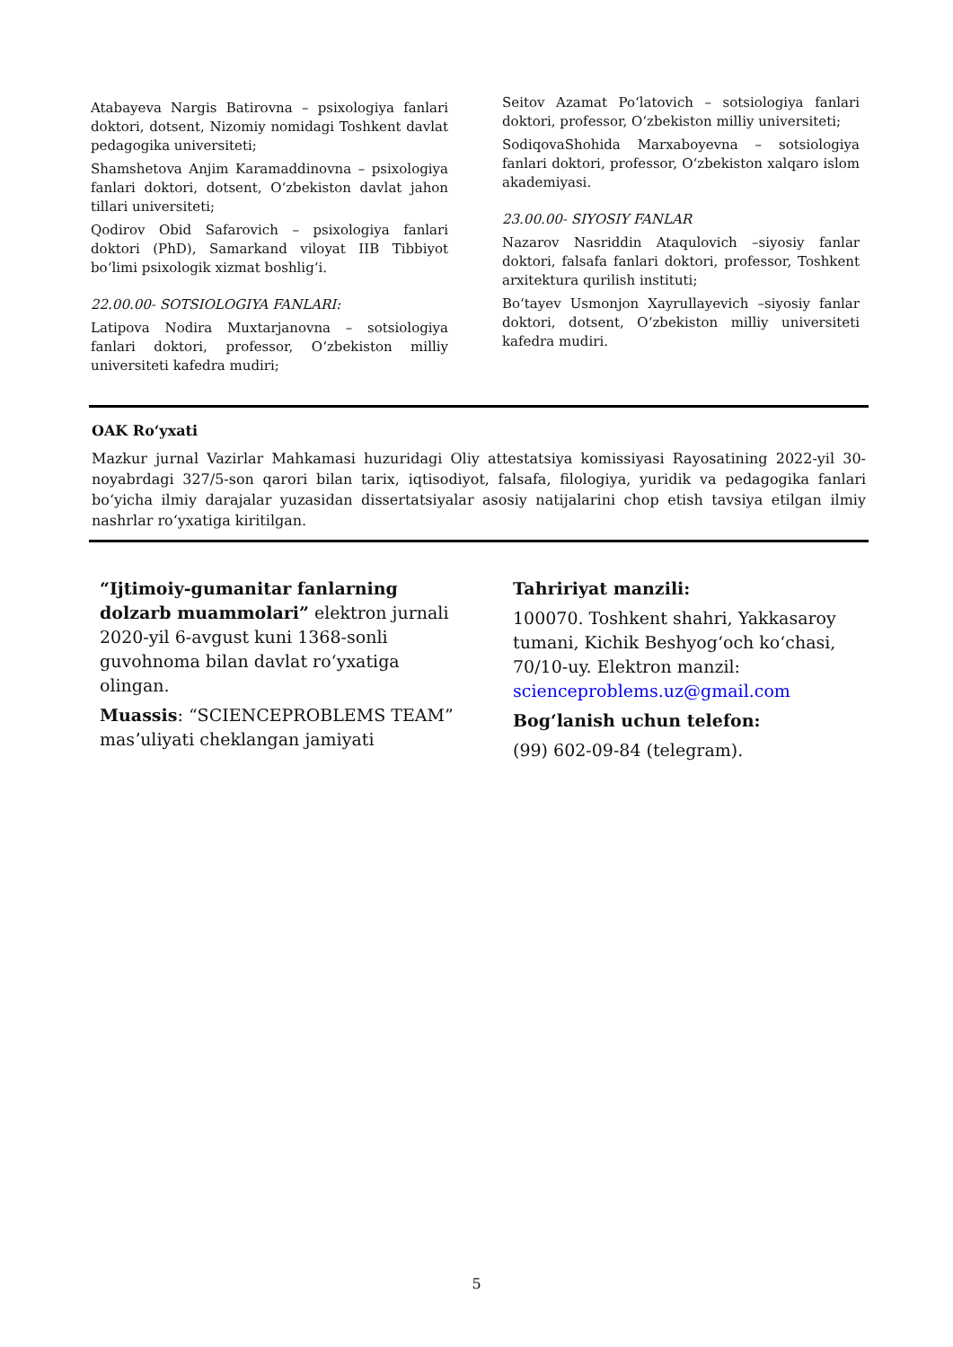Atabayeva Nargis Batirovna – psixologiya fanlari doktori, dotsent, Nizomiy nomidagi Toshkent davlat pedagogika universiteti;
Shamshetova Anjim Karamaddinovna – psixologiya fanlari doktori, dotsent, Oʻzbekiston davlat jahon tillari universiteti;
Qodirov Obid Safarovich – psixologiya fanlari doktori (PhD), Samarkand viloyat IIB Tibbiyot boʻlimi psixologik xizmat boshligʻi.
22.00.00- SOTSIOLOGIYA FANLARI:
Latipova Nodira Muxtarjanovna – sotsiologiya fanlari doktori, professor, Oʻzbekiston milliy universiteti kafedra mudiri;
Seitov Azamat Poʻlatovich – sotsiologiya fanlari doktori, professor, Oʻzbekiston milliy universiteti;
SodiqovaShohida Marxaboyevna – sotsiologiya fanlari doktori, professor, Oʻzbekiston xalqaro islom akademiyasi.
23.00.00- SIYOSIY FANLAR
Nazarov Nasriddin Ataqulovich –siyosiy fanlar doktori, falsafa fanlari doktori, professor, Toshkent arxitektura qurilish instituti;
Boʻtayev Usmonjon Xayrullayevich –siyosiy fanlar doktori, dotsent, Oʻzbekiston milliy universiteti kafedra mudiri.
OAK Roʻyxati
Mazkur jurnal Vazirlar Mahkamasi huzuridagi Oliy attestatsiya komissiyasi Rayosatining 2022-yil 30-noyabrdagi 327/5-son qarori bilan tarix, iqtisodiyot, falsafa, filologiya, yuridik va pedagogika fanlari boʻyicha ilmiy darajalar yuzasidan dissertatsiyalar asosiy natijalarini chop etish tavsiya etilgan ilmiy nashrlar roʻyxatiga kiritilgan.
“Ijtimoiy-gumanitar fanlarning dolzarb muammolari” elektron jurnali 2020-yil 6-avgust kuni 1368-sonli guvohnoma bilan davlat roʻyxatiga olingan.
Muassis: “SCIENCEPROBLEMS TEAM” masʼuliyati cheklangan jamiyati
Tahririyat manzili:
100070. Toshkent shahri, Yakkasaroy tumani, Kichik Beshyogʻoch koʻchasi, 70/10-uy. Elektron manzil: scienceproblems.uz@gmail.com
Bogʻlanish uchun telefon:
(99) 602-09-84 (telegram).
5